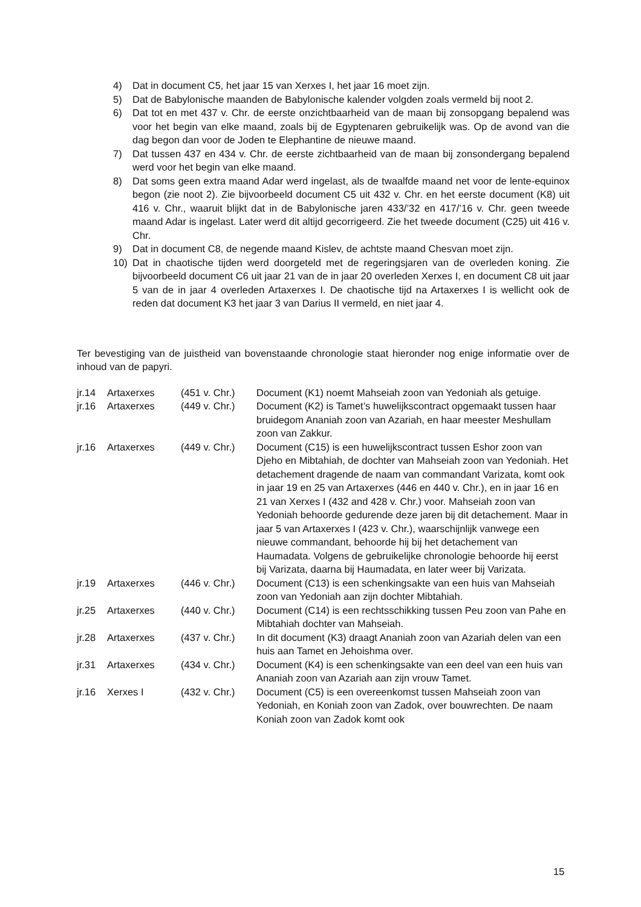4) Dat in document C5, het jaar 15 van Xerxes I, het jaar 16 moet zijn.
5) Dat de Babylonische maanden de Babylonische kalender volgden zoals vermeld bij noot 2.
6) Dat tot en met 437 v. Chr. de eerste onzichtbaarheid van de maan bij zonsopgang bepalend was voor het begin van elke maand, zoals bij de Egyptenaren gebruikelijk was. Op de avond van die dag begon dan voor de Joden te Elephantine de nieuwe maand.
7) Dat tussen 437 en 434 v. Chr. de eerste zichtbaarheid van de maan bij zonsondergang bepalend werd voor het begin van elke maand.
8) Dat soms geen extra maand Adar werd ingelast, als de twaalfde maand net voor de lente-equinox begon (zie noot 2). Zie bijvoorbeeld document C5 uit 432 v. Chr. en het eerste document (K8) uit 416 v. Chr., waaruit blijkt dat in de Babylonische jaren 433/’32 en 417/’16 v. Chr. geen tweede maand Adar is ingelast. Later werd dit altijd gecorrigeerd. Zie het tweede document (C25) uit 416 v. Chr.
9) Dat in document C8, de negende maand Kislev, de achtste maand Chesvan moet zijn.
10) Dat in chaotische tijden werd doorgeteld met de regeringsjaren van de overleden koning. Zie bijvoorbeeld document C6 uit jaar 21 van de in jaar 20 overleden Xerxes I, en document C8 uit jaar 5 van de in jaar 4 overleden Artaxerxes I. De chaotische tijd na Artaxerxes I is wellicht ook de reden dat document K3 het jaar 3 van Darius II vermeld, en niet jaar 4.
Ter bevestiging van de juistheid van bovenstaande chronologie staat hieronder nog enige informatie over de inhoud van de papyri.
| jr.14 | Artaxerxes | (451 v. Chr.) | Document (K1) noemt Mahseiah zoon van Yedoniah als getuige. |
| jr.16 | Artaxerxes | (449 v. Chr.) | Document (K2) is Tamet’s huwelijkscontract opgemaakt tussen haar bruidegom Ananiah zoon van Azariah, en haar meester Meshullam zoon van Zakkur. |
| jr.16 | Artaxerxes | (449 v. Chr.) | Document (C15) is een huwelijkscontract tussen Eshor zoon van Djeho en Mibtahiah, de dochter van Mahseiah zoon van Yedoniah. Het detachement dragende de naam van commandant Varizata, komt ook in jaar 19 en 25 van Artaxerxes (446 en 440 v. Chr.), en in jaar 16 en 21 van Xerxes I (432 and 428 v. Chr.) voor. Mahseiah zoon van Yedoniah behoorde gedurende deze jaren bij dit detachement. Maar in jaar 5 van Artaxerxes I (423 v. Chr.), waarschijnlijk vanwege een nieuwe commandant, behoorde hij bij het detachement van Haumadata. Volgens de gebruikelijke chronologie behoorde hij eerst bij Varizata, daarna bij Haumadata, en later weer bij Varizata. |
| jr.19 | Artaxerxes | (446 v. Chr.) | Document (C13) is een schenkingsakte van een huis van Mahseiah zoon van Yedoniah aan zijn dochter Mibtahiah. |
| jr.25 | Artaxerxes | (440 v. Chr.) | Document (C14) is een rechtsschikking tussen Peu zoon van Pahe en Mibtahiah dochter van Mahseiah. |
| jr.28 | Artaxerxes | (437 v. Chr.) | In dit document (K3) draagt Ananiah zoon van Azariah delen van een huis aan Tamet en Jehoishma over. |
| jr.31 | Artaxerxes | (434 v. Chr.) | Document (K4) is een schenkingsakte van een deel van een huis van Ananiah zoon van Azariah aan zijn vrouw Tamet. |
| jr.16 | Xerxes I | (432 v. Chr.) | Document (C5) is een overeenkomst tussen Mahseiah zoon van Yedoniah, en Koniah zoon van Zadok, over bouwrechten. De naam Koniah zoon van Zadok komt ook |
15